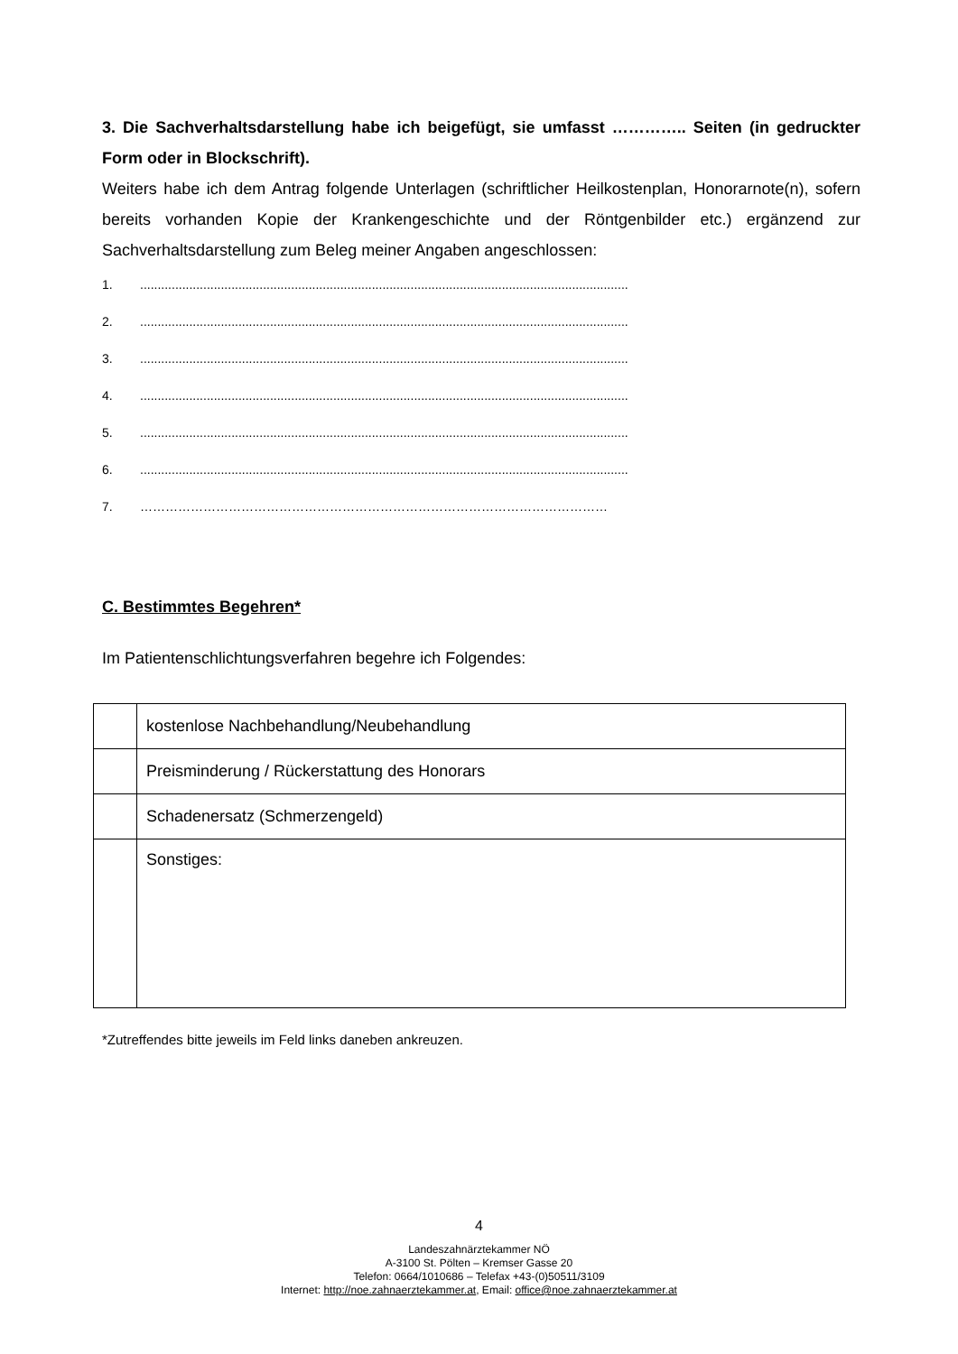3. Die Sachverhaltsdarstellung habe ich beigefügt, sie umfasst ………….. Seiten (in gedruckter Form oder in Blockschrift).
Weiters habe ich dem Antrag folgende Unterlagen (schriftlicher Heilkostenplan, Honorarnote(n), sofern bereits vorhanden Kopie der Krankengeschichte und der Röntgenbilder etc.) ergänzend zur Sachverhaltsdarstellung zum Beleg meiner Angaben angeschlossen:
1............................................................................................................................................
2............................................................................................................................................
3............................................................................................................................................
4............................................................................................................................................
5............................................................................................................................................
6............................................................................................................................................
7. …………………………………………………………………………………………………
C. Bestimmtes Begehren*
Im Patientenschlichtungsverfahren begehre ich Folgendes:
| | kostenlose Nachbehandlung/Neubehandlung |
| | Preisminderung / Rückerstattung des Honorars |
| | Schadenersatz (Schmerzengeld) |
| | Sonstiges: |
*Zutreffendes bitte jeweils im Feld links daneben ankreuzen.
4
Landeszahnärztekammer NÖ
A-3100 St. Pölten – Kremser Gasse 20
Telefon: 0664/1010686 – Telefax +43-(0)50511/3109
Internet: http://noe.zahnaerztekammer.at, Email: office@noe.zahnaerztekammer.at